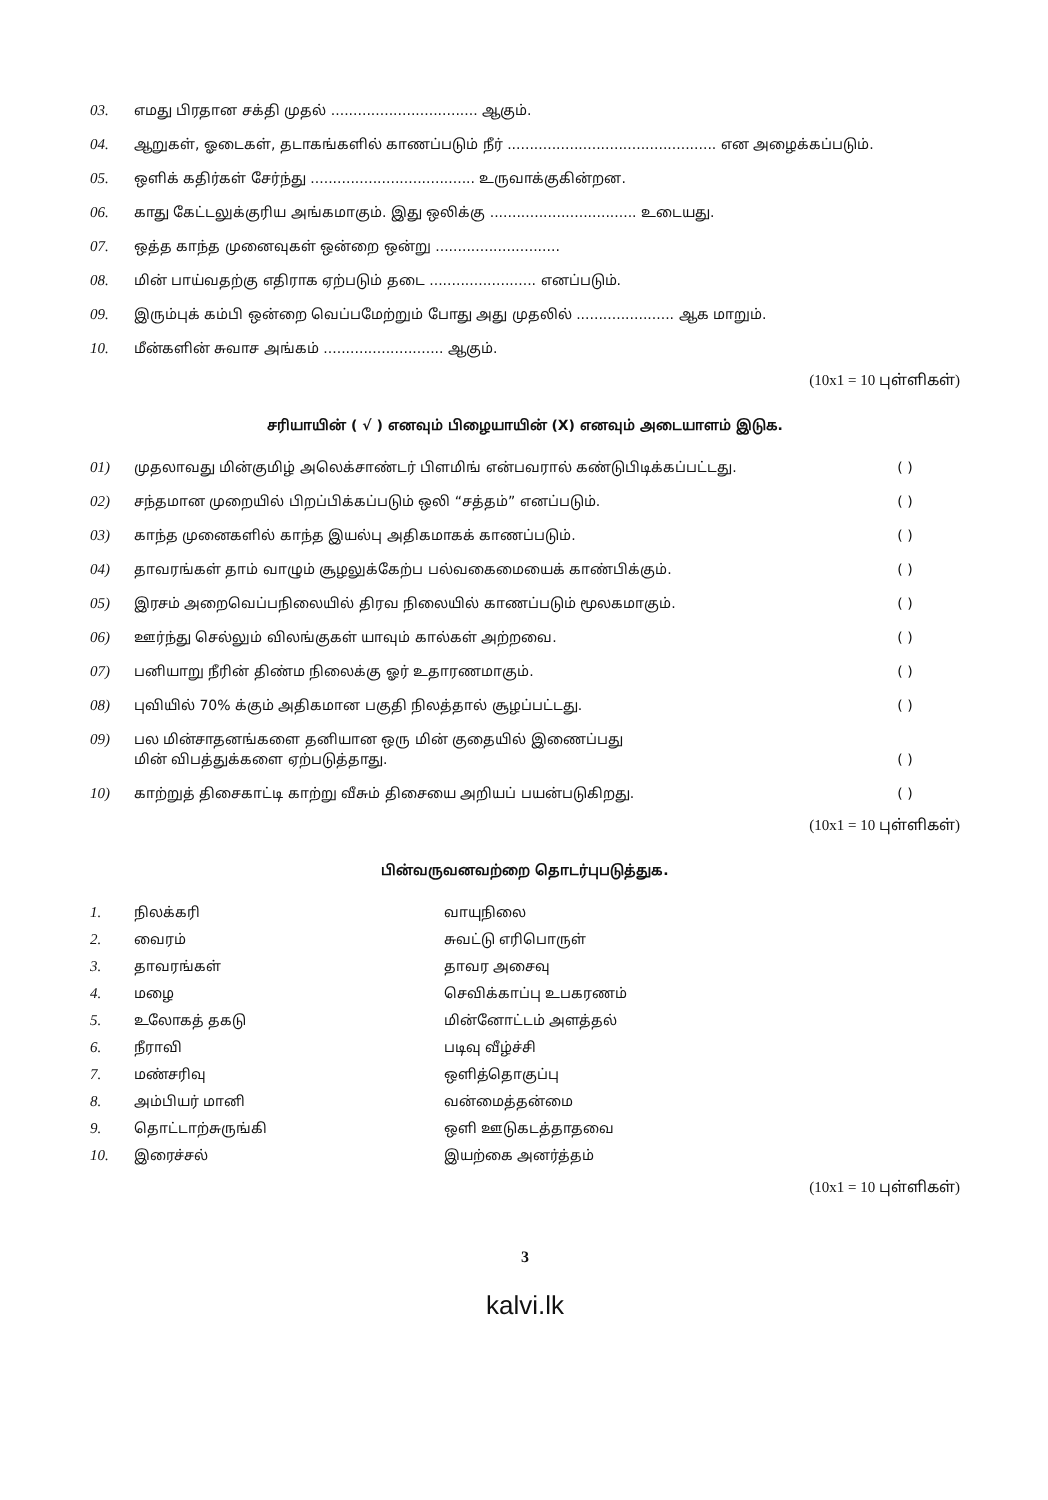03. எமது பிரதான சக்தி முதல் ................................. ஆகும்.
04. ஆறுகள், ஓடைகள், தடாகங்களில் காணப்படும் நீர் ............................................... என அழைக்கப்படும்.
05. ஒளிக் கதிர்கள் சேர்ந்து ..................................... உருவாக்குகின்றன.
06. காது கேட்டலுக்குரிய அங்கமாகும். இது ஒலிக்கு ................................. உடையது.
07. ஒத்த காந்த முனைவுகள் ஒன்றை ஒன்று ............................
08. மின் பாய்வதற்கு எதிராக ஏற்படும் தடை ........................ எனப்படும்.
09. இரும்புக் கம்பி ஒன்றை வெப்பமேற்றும் போது அது முதலில் ...................... ஆக மாறும்.
10. மீன்களின் சுவாச அங்கம் ........................... ஆகும்.
(10x1 = 10 புள்ளிகள்)
சரியாயின் ( √ ) எனவும் பிழையாயின் (X) எனவும் அடையாளம் இடுக.
01) முதலாவது மின்குமிழ் அலெக்சாண்டர் பிளமிங் என்பவரால் கண்டுபிடிக்கப்பட்டது. ( )
02) சந்தமான முறையில் பிறப்பிக்கப்படும் ஒலி “சத்தம்” எனப்படும். ( )
03) காந்த முனைகளில் காந்த இயல்பு அதிகமாகக் காணப்படும். ( )
04) தாவரங்கள் தாம் வாழும் சூழலுக்கேற்ப பல்வகைமையைக் காண்பிக்கும். ( )
05) இரசம் அறைவெப்பநிலையில் திரவ நிலையில் காணப்படும் மூலகமாகும். ( )
06) ஊர்ந்து செல்லும் விலங்குகள் யாவும் கால்கள் அற்றவை. ( )
07) பனியாறு நீரின் திண்ம நிலைக்கு ஓர் உதாரணமாகும். ( )
08) புவியில் 70% க்கும் அதிகமான பகுதி நிலத்தால் சூழப்பட்டது. ( )
09) பல மின்சாதனங்களை தனியான ஒரு மின் குதையில் இணைப்பது
மின் விபத்துக்களை ஏற்படுத்தாது.
( )
10) காற்றுத் திசைகாட்டி காற்று வீசும் திசையை அறியப் பயன்படுகிறது. ( )
(10x1 = 10 புள்ளிகள்)
பின்வருவனவற்றை தொடர்புபடுத்துக.
1. நிலக்கரி வாயுநிலை
2. வைரம் சுவட்டு எரிபொருள்
3. தாவரங்கள் தாவர அசைவு
4. மழை செவிக்காப்பு உபகரணம்
5. உலோகத் தகடு மின்னோட்டம் அளத்தல்
6. நீராவி படிவு வீழ்ச்சி
7. மண்சரிவு ஒளித்தொகுப்பு
8. அம்பியர் மானி வன்மைத்தன்மை
9. தொட்டாற்சுருங்கி ஒளி ஊடுகடத்தாதவை
10. இரைச்சல் இயற்கை அனர்த்தம்
(10x1 = 10 புள்ளிகள்)
3
kalvi.lk